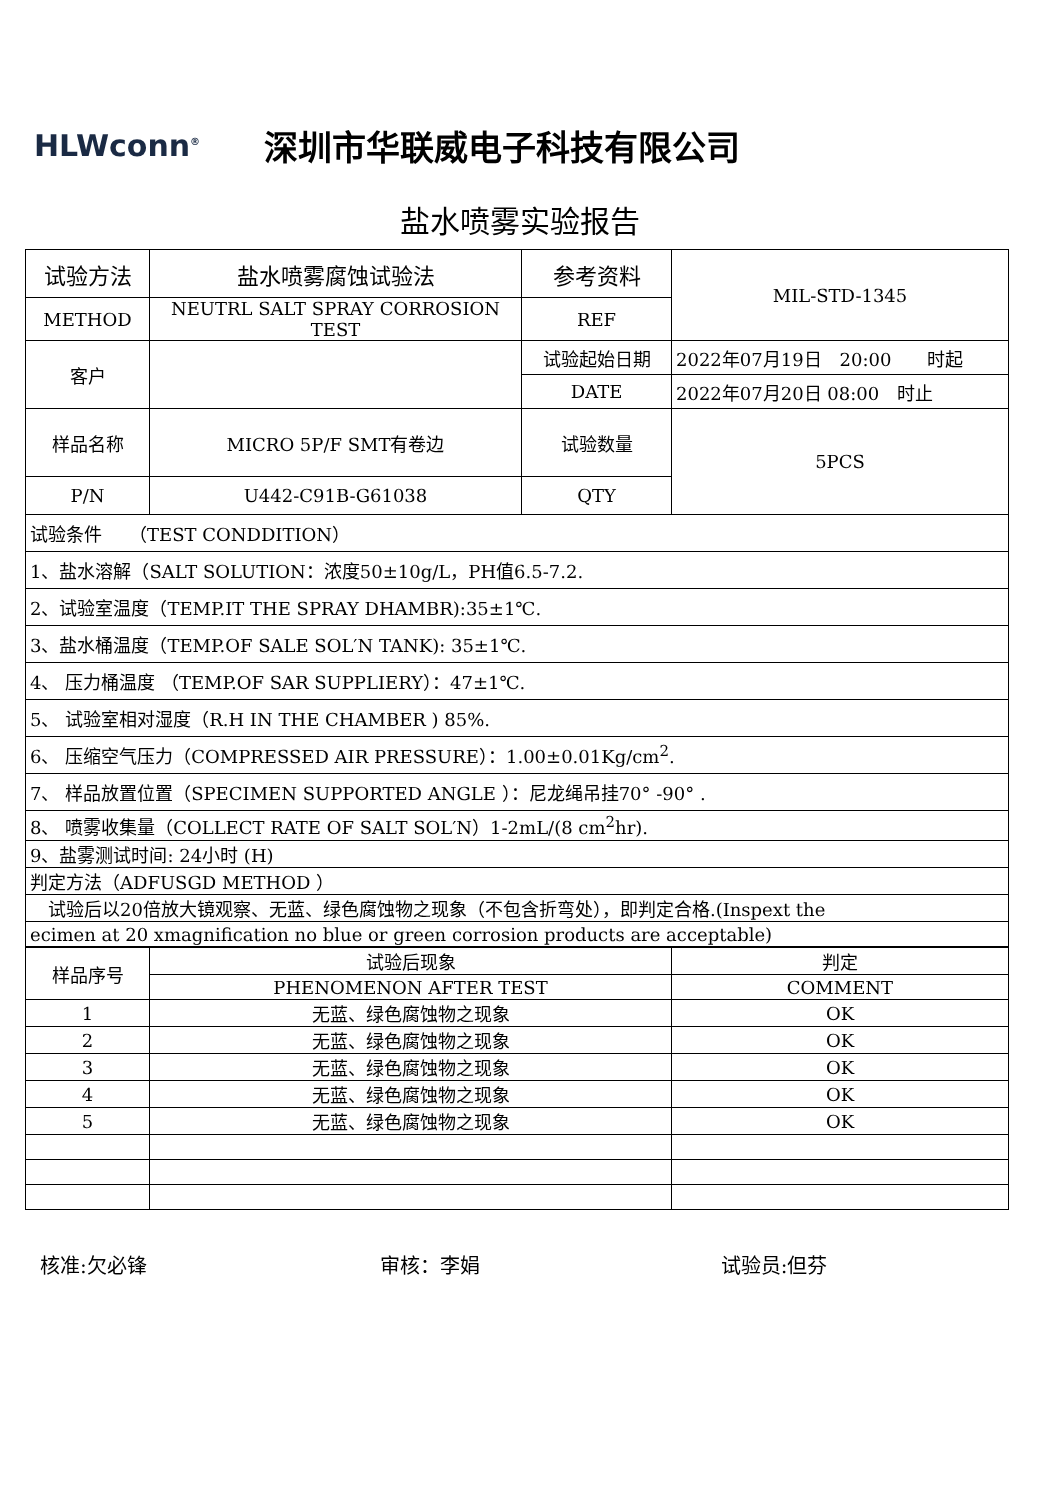HLWconn<sup>®</sup>
深圳市华联威电子科技有限公司
盐水喷雾实验报告
| 试验方法 | 盐水喷雾腐蚀试验法 | 参考资料 | MIL-STD-1345 |
| METHOD | NEUTRL SALT SPRAY CORROSION TEST | REF | |
| 客户 | | 试验起始日期 | 2022年07月19日 20:00 时起 |
| | | DATE | 2022年07月20日 08:00 时止 |
| 样品名称 | MICRO 5P/F SMT有卷边 | 试验数量 | 5PCS |
| P/N | U442-C91B-G61038 | QTY | |
| 试验条件 （TEST CONDDITION） | | | |
| 1、盐水溶解（SALT SOLUTION：浓度50±10g/L，PH值6.5-7.2. | | | |
| 2、试验室温度（TEMP.IT THE SPRAY DHAMBR):35±1℃. | | | |
| 3、盐水桶温度（TEMP.OF SALE SOL′N TANK): 35±1℃. | | | |
| 4、 压力桶温度 （TEMP.OF SAR SUPPLIERY）：47±1℃. | | | |
| 5、 试验室相对湿度（R.H IN THE CHAMBER ) 85%. | | | |
| 6、 压缩空气压力（COMPRESSED AIR PRESSURE）：1.00±0.01Kg/cm<sup>2</sup>. | | | |
| 7、 样品放置位置（SPECIMEN SUPPORTED ANGLE ）：尼龙绳吊挂70° -90° . | | | |
| 8、 喷雾收集量（COLLECT RATE OF SALT SOL′N）1-2mL/(8 cm<sup>2</sup>hr). | | | |
| 9、盐雾测试时间: 24小时 (H) | | | |
| 判定方法（ADFUSGD METHOD ） | | | |
| 试验后以20倍放大镜观察、无蓝、绿色腐蚀物之现象（不包含折弯处），即判定合格.(Inspext the | | | |
| ecimen at 20 xmagnification no blue or green corrosion products are acceptable) | | | |
| 样品序号 | 试验后现象 | 判定 |
| | PHENOMENON AFTER TEST | COMMENT |
| 1 | 无蓝、绿色腐蚀物之现象 | OK |
| 2 | 无蓝、绿色腐蚀物之现象 | OK |
| 3 | 无蓝、绿色腐蚀物之现象 | OK |
| 4 | 无蓝、绿色腐蚀物之现象 | OK |
| 5 | 无蓝、绿色腐蚀物之现象 | OK |
核准:欠必锋 审核：李娟 试验员:但芬